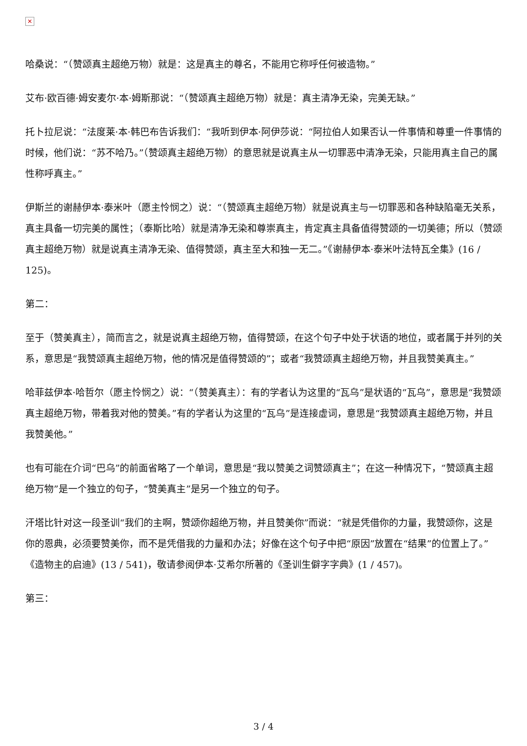✕
哈桑说：“（赞颂真主超绝万物）就是：这是真主的尊名，不能用它称呼任何被造物。”
艾布·欧百德·姆安麦尔·本·姆斯那说：“（赞颂真主超绝万物）就是：真主清净无染，完美无缺。”
托卜拉尼说：“法度莱·本·韩巴布告诉我们：“我听到伊本·阿伊莎说：“阿拉伯人如果否认一件事情和尊重一件事情的时候，他们说：“苏不哈乃。”（赞颂真主超绝万物）的意思就是说真主从一切罪恶中清净无染，只能用真主自己的属性称呼真主。”
伊斯兰的谢赫伊本·泰米叶（愿主怜悯之）说：“（赞颂真主超绝万物）就是说真主与一切罪恶和各种缺陷毫无关系，真主具备一切完美的属性；（泰斯比哈）就是清净无染和尊崇真主，肯定真主具备值得赞颂的一切美德；所以（赞颂真主超绝万物）就是说真主清净无染、值得赞颂，真主至大和独一无二。”《谢赫伊本·泰米叶法特瓦全集》(16 / 125)。
第二：
至于（赞美真主），简而言之，就是说真主超绝万物，值得赞颂，在这个句子中处于状语的地位，或者属于并列的关系，意思是“我赞颂真主超绝万物，他的情况是值得赞颂的”；或者“我赞颂真主超绝万物，并且我赞美真主。”
哈菲兹伊本·哈哲尔（愿主怜悯之）说：“（赞美真主）：有的学者认为这里的“瓦乌”是状语的“瓦乌”，意思是“我赞颂真主超绝万物，带着我对他的赞美。”有的学者认为这里的“瓦乌”是连接虚词，意思是“我赞颂真主超绝万物，并且我赞美他。”
也有可能在介词“巴乌”的前面省略了一个单词，意思是“我以赞美之词赞颂真主”；在这一种情况下，“赞颂真主超绝万物”是一个独立的句子，“赞美真主”是另一个独立的句子。
汗塔比针对这一段圣训“我们的主啊，赞颂你超绝万物，并且赞美你”而说：“就是凭借你的力量，我赞颂你，这是你的恩典，必须要赞美你，而不是凭借我的力量和办法；好像在这个句子中把“原因”放置在“结果”的位置上了。”《造物主的启迪》(13 / 541)，敬请参阅伊本·艾希尔所著的《圣训生僻字字典》(1 / 457)。
第三：
3 / 4